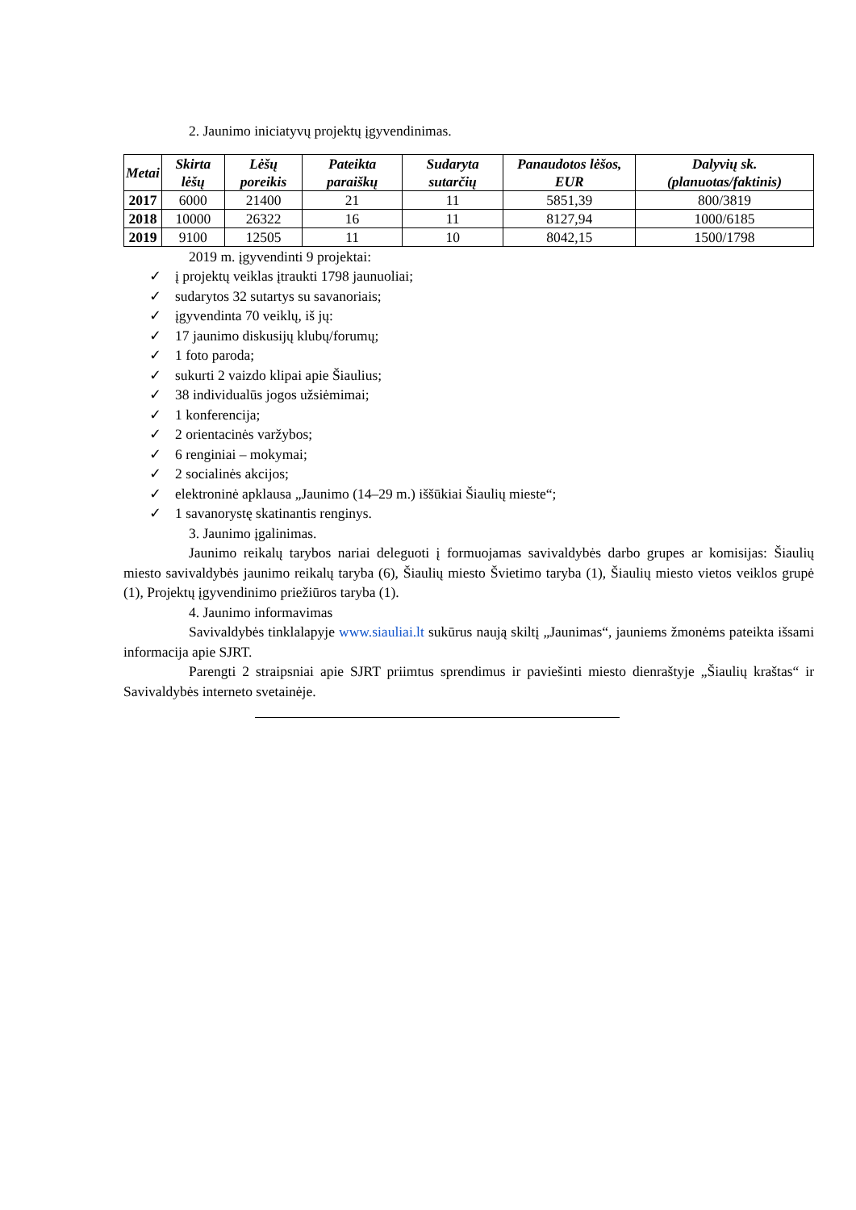2. Jaunimo iniciatyvų projektų įgyvendinimas.
| Metai | Skirta lėšų | Lėšų poreikis | Pateikta paraiškų | Sudaryta sutarčių | Panaudotos lėšos, EUR | Dalyvių sk. (planuotas/faktinis) |
| --- | --- | --- | --- | --- | --- | --- |
| 2017 | 6000 | 21400 | 21 | 11 | 5851,39 | 800/3819 |
| 2018 | 10000 | 26322 | 16 | 11 | 8127,94 | 1000/6185 |
| 2019 | 9100 | 12505 | 11 | 10 | 8042,15 | 1500/1798 |
2019 m. įgyvendinti 9 projektai:
✓ į projektų veiklas įtraukti 1798 jaunuoliai;
✓ sudarytos 32 sutartys su savanoriais;
✓ įgyvendinta 70 veiklų, iš jų:
✓ 17 jaunimo diskusijų klubų/forumų;
✓ 1 foto paroda;
✓ sukurti 2 vaizdo klipai apie Šiaulius;
✓ 38 individualūs jogos užsiėmimai;
✓ 1 konferencija;
✓ 2 orientacinės varžybos;
✓ 6 renginiai – mokymai;
✓ 2 socialinės akcijos;
✓ elektroninė apklausa „Jaunimo (14–29 m.) iššūkiai Šiaulių mieste“;
✓ 1 savanorystę skatinantis renginys.
3. Jaunimo įgalinimas.
Jaunimo reikalų tarybos nariai deleguoti į formuojamas savivaldybės darbo grupes ar komisijas: Šiaulių miesto savivaldybės jaunimo reikalų taryba (6), Šiaulių miesto Švietimo taryba (1), Šiaulių miesto vietos veiklos grupė (1), Projektų įgyvendinimo priežiūros taryba (1).
4. Jaunimo informavimas
Savivaldybės tinklalapyje www.siauliai.lt sukūrus naują skiltį „Jaunimas“, jauniems žmonėms pateikta išsami informacija apie SJRT.
Parengti 2 straipsniai apie SJRT priimtus sprendimus ir paviešinti miesto dienraštyje „Šiaulių kraštas“ ir Savivaldybės interneto svetainėje.